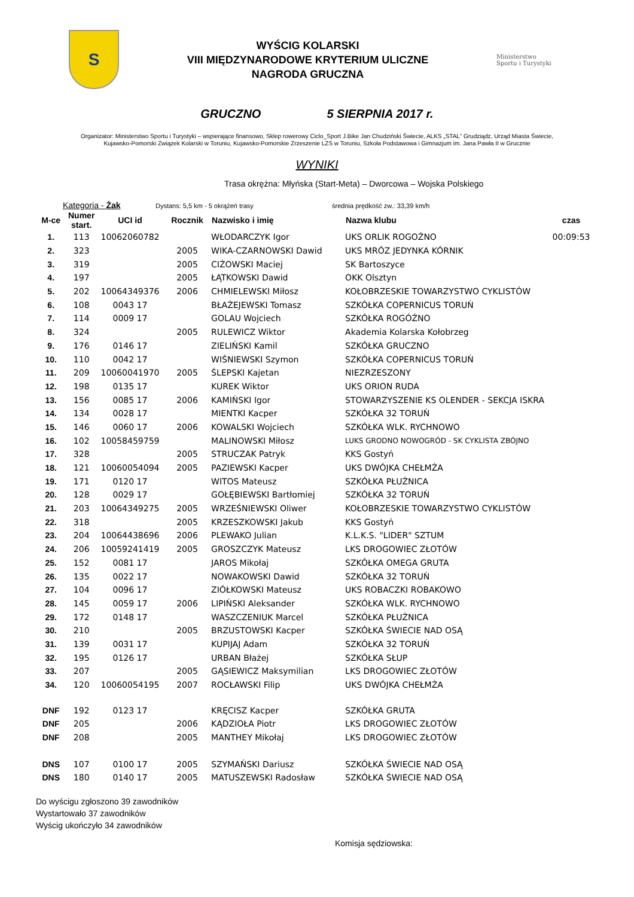S
WYŚCIG KOLARSKI
VIII MIĘDZYNARODOWE KRYTERIUM ULICZNE
NAGRODA GRUCZNA
Ministerstwo
Sportu i Turystyki
GRUCZNO 5 SIERPNIA 2017 r.
Organizator: Ministerstwo Sportu i Turystyki – wspierające finansowo, Sklep rowerowy Ciclo_Sport J.Bike Jan Chudziński Świecie, ALKS „STAL” Grudziądz, Urząd Miasta Świecie,
Kujawsko-Pomorski Związek Kolarski w Toruniu, Kujawsko-Pomorskie Zrzeszenie LZS w Toruniu, Szkoła Podstawowa i Gimnazjum im. Jana Pawła II w Grucznie
WYNIKI
Trasa okrężna: Młyńska (Start-Meta) – Dworcowa – Wojska Polskiego
Kategoria - Żak Dystans: 5,5 km - 5 okrążeń trasy średnia prędkość zw.: 33,39 km/h
| M-ce | Numer start. | UCI id | Rocznik | Nazwisko i imię | Nazwa klubu | czas |
| --- | --- | --- | --- | --- | --- | --- |
| 1. | 113 | 10062060782 | | WŁODARCZYK Igor | UKS ORLIK ROGOŹNO | 00:09:53 |
| 2. | 323 | | 2005 | WIKA-CZARNOWSKI Dawid | UKS MRÓZ JEDYNKA KÓRNIK | |
| 3. | 319 | | 2005 | CIŻOWSKI Maciej | SK Bartoszyce | |
| 4. | 197 | | 2005 | ŁĄTKOWSKI Dawid | OKK Olsztyn | |
| 5. | 202 | 10064349376 | 2006 | CHMIELEWSKI Miłosz | KOŁOBRZESKIE TOWARZYSTWO CYKLISTÓW | |
| 6. | 108 | 0043 17 | | BŁAŻEJEWSKI Tomasz | SZKÓŁKA COPERNICUS TORUŃ | |
| 7. | 114 | 0009 17 | | GOLAU Wojciech | SZKÓŁKA ROGÓŹNO | |
| 8. | 324 | | 2005 | RULEWICZ Wiktor | Akademia Kolarska Kołobrzeg | |
| 9. | 176 | 0146 17 | | ZIELIŃSKI Kamil | SZKÓŁKA GRUCZNO | |
| 10. | 110 | 0042 17 | | WIŚNIEWSKI Szymon | SZKÓŁKA COPERNICUS TORUŃ | |
| 11. | 209 | 10060041970 | 2005 | ŚLEPSKI Kajetan | NIEZRZESZONY | |
| 12. | 198 | 0135 17 | | KUREK Wiktor | UKS ORION RUDA | |
| 13. | 156 | 0085 17 | 2006 | KAMIŃSKI Igor | STOWARZYSZENIE KS OLENDER - SEKCJA ISKRA | |
| 14. | 134 | 0028 17 | | MIENTKI Kacper | SZKÓŁKA 32 TORUŃ | |
| 15. | 146 | 0060 17 | 2006 | KOWALSKI Wojciech | SZKÓŁKA WLK. RYCHNOWO | |
| 16. | 102 | 10058459759 | | MALINOWSKI Miłosz | LUKS GRODNO NOWOGRÓD - SK CYKLISTA ZBÓJNO | |
| 17. | 328 | | 2005 | STRUCZAK Patryk | KKS Gostyń | |
| 18. | 121 | 10060054094 | 2005 | PAZIEWSKI Kacper | UKS DWÓJKA CHEŁMŻA | |
| 19. | 171 | 0120 17 | | WITOS Mateusz | SZKÓŁKA PŁUŻNICA | |
| 20. | 128 | 0029 17 | | GOŁĘBIEWSKI Bartłomiej | SZKÓŁKA 32 TORUŃ | |
| 21. | 203 | 10064349275 | 2005 | WRZEŚNIEWSKI Oliwer | KOŁOBRZESKIE TOWARZYSTWO CYKLISTÓW | |
| 22. | 318 | | 2005 | KRZESZKOWSKI Jakub | KKS Gostyń | |
| 23. | 204 | 10064438696 | 2006 | PLEWAKO Julian | K.L.K.S. "LIDER" SZTUM | |
| 24. | 206 | 10059241419 | 2005 | GROSZCZYK Mateusz | LKS DROGOWIEC ZŁOTÓW | |
| 25. | 152 | 0081 17 | | JAROS Mikołaj | SZKÓŁKA OMEGA GRUTA | |
| 26. | 135 | 0022 17 | | NOWAKOWSKI Dawid | SZKÓŁKA 32 TORUŃ | |
| 27. | 104 | 0096 17 | | ZIÓŁKOWSKI Mateusz | UKS ROBACZKI ROBAKOWO | |
| 28. | 145 | 0059 17 | 2006 | LIPIŃSKI Aleksander | SZKÓŁKA WLK. RYCHNOWO | |
| 29. | 172 | 0148 17 | | WASZCZENIUK Marcel | SZKÓŁKA PŁUŻNICA | |
| 30. | 210 | | 2005 | BRZUSTOWSKI Kacper | SZKÓŁKA ŚWIECIE NAD OSĄ | |
| 31. | 139 | 0031 17 | | KUPIJAJ Adam | SZKÓŁKA 32 TORUŃ | |
| 32. | 195 | 0126 17 | | URBAN Błażej | SZKÓŁKA SŁUP | |
| 33. | 207 | | 2005 | GĄSIEWICZ Maksymilian | LKS DROGOWIEC ZŁOTÓW | |
| 34. | 120 | 10060054195 | 2007 | ROCŁAWSKI Filip | UKS DWÓJKA CHEŁMŻA | |
| DNF | 192 | 0123 17 | | KRĘCISZ Kacper | SZKÓŁKA GRUTA | |
| DNF | 205 | | 2006 | KĄDZIOŁA Piotr | LKS DROGOWIEC ZŁOTÓW | |
| DNF | 208 | | 2005 | MANTHEY Mikołaj | LKS DROGOWIEC ZŁOTÓW | |
| DNS | 107 | 0100 17 | 2005 | SZYMAŃSKI Dariusz | SZKÓŁKA ŚWIECIE NAD OSĄ | |
| DNS | 180 | 0140 17 | 2005 | MATUSZEWSKI Radosław | SZKÓŁKA ŚWIECIE NAD OSĄ | |
Do wyścigu zgłoszono 39 zawodników
Wystartowało 37 zawodników
Wyścig ukończyło 34 zawodników
Komisja sędziowska: